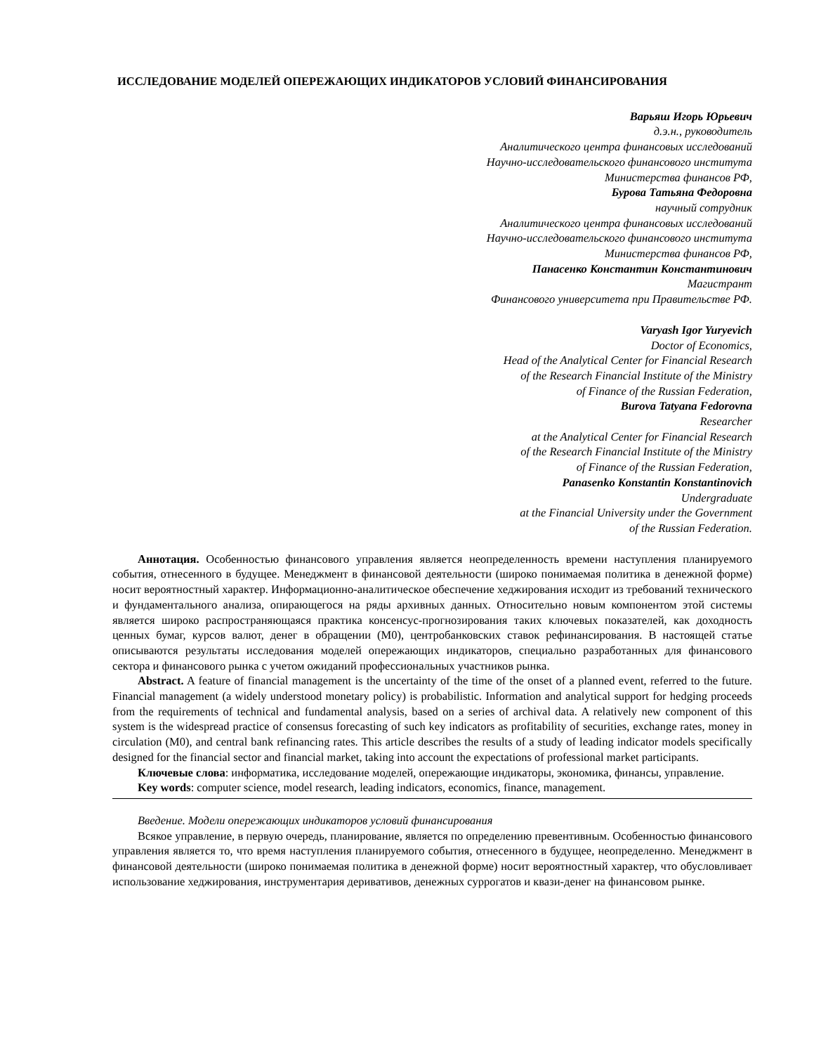ИССЛЕДОВАНИЕ МОДЕЛЕЙ ОПЕРЕЖАЮЩИХ ИНДИКАТОРОВ УСЛОВИЙ ФИНАНСИРОВАНИЯ
Варьяш Игорь Юрьевич
д.э.н., руководитель
Аналитического центра финансовых исследований
Научно-исследовательского финансового института
Министерства финансов РФ,
Бурова Татьяна Федоровна
научный сотрудник
Аналитического центра финансовых исследований
Научно-исследовательского финансового института
Министерства финансов РФ,
Панасенко Константин Константинович
Магистрант
Финансового университета при Правительстве РФ.
Varyash Igor Yuryevich
Doctor of Economics,
Head of the Analytical Center for Financial Research
of the Research Financial Institute of the Ministry
of Finance of the Russian Federation,
Burova Tatyana Fedorovna
Researcher
at the Analytical Center for Financial Research
of the Research Financial Institute of the Ministry
of Finance of the Russian Federation,
Panasenko Konstantin Konstantinovich
Undergraduate
at the Financial University under the Government
of the Russian Federation.
Аннотация. Особенностью финансового управления является неопределенность времени наступления планируемого события, отнесенного в будущее. Менеджмент в финансовой деятельности (широко понимаемая политика в денежной форме) носит вероятностный характер. Информационно-аналитическое обеспечение хеджирования исходит из требований технического и фундаментального анализа, опирающегося на ряды архивных данных. Относительно новым компонентом этой системы является широко распространяющаяся практика консенсус-прогнозирования таких ключевых показателей, как доходность ценных бумаг, курсов валют, денег в обращении (М0), центробанковских ставок рефинансирования. В настоящей статье описываются результаты исследования моделей опережающих индикаторов, специально разработанных для финансового сектора и финансового рынка с учетом ожиданий профессиональных участников рынка.
Abstract. A feature of financial management is the uncertainty of the time of the onset of a planned event, referred to the future. Financial management (a widely understood monetary policy) is probabilistic. Information and analytical support for hedging proceeds from the requirements of technical and fundamental analysis, based on a series of archival data. A relatively new component of this system is the widespread practice of consensus forecasting of such key indicators as profitability of securities, exchange rates, money in circulation (M0), and central bank refinancing rates. This article describes the results of a study of leading indicator models specifically designed for the financial sector and financial market, taking into account the expectations of professional market participants.
Ключевые слова: информатика, исследование моделей, опережающие индикаторы, экономика, финансы, управление.
Key words: computer science, model research, leading indicators, economics, finance, management.
Введение. Модели опережающих индикаторов условий финансирования
Всякое управление, в первую очередь, планирование, является по определению превентивным. Особенностью финансового управления является то, что время наступления планируемого события, отнесенного в будущее, неопределенно. Менеджмент в финансовой деятельности (широко понимаемая политика в денежной форме) носит вероятностный характер, что обусловливает использование хеджирования, инструментария деривативов, денежных суррогатов и квази-денег на финансовом рынке.